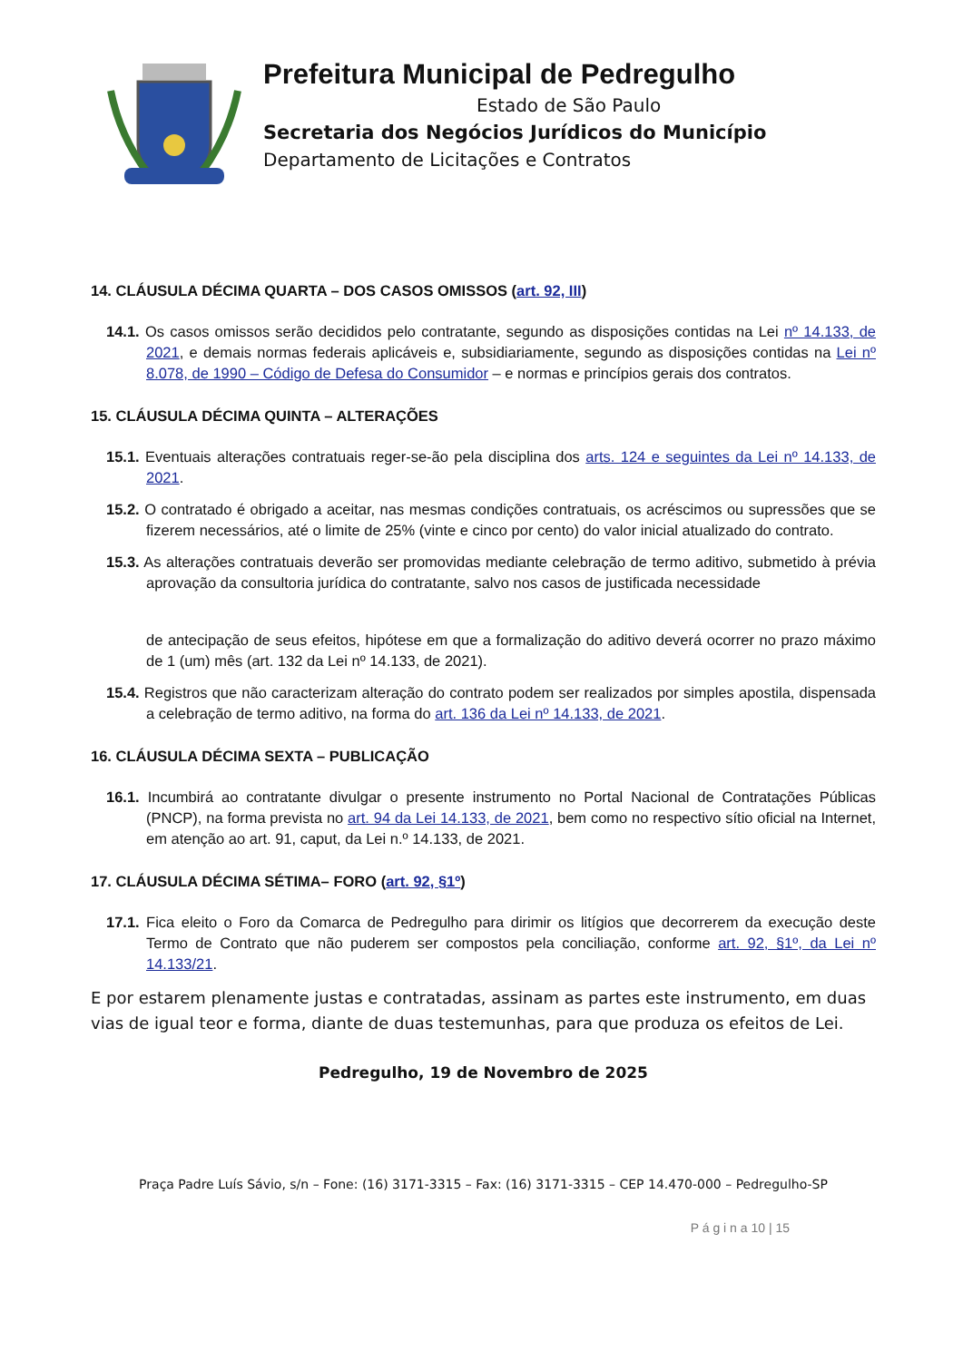Prefeitura Municipal de Pedregulho
Estado de São Paulo
Secretaria dos Negócios Jurídicos do Município
Departamento de Licitações e Contratos
14. CLÁUSULA DÉCIMA QUARTA – DOS CASOS OMISSOS (art. 92, III)
14.1. Os casos omissos serão decididos pelo contratante, segundo as disposições contidas na Lei nº 14.133, de 2021, e demais normas federais aplicáveis e, subsidiariamente, segundo as disposições contidas na Lei nº 8.078, de 1990 – Código de Defesa do Consumidor – e normas e princípios gerais dos contratos.
15. CLÁUSULA DÉCIMA QUINTA – ALTERAÇÕES
15.1. Eventuais alterações contratuais reger-se-ão pela disciplina dos arts. 124 e seguintes da Lei nº 14.133, de 2021.
15.2. O contratado é obrigado a aceitar, nas mesmas condições contratuais, os acréscimos ou supressões que se fizerem necessários, até o limite de 25% (vinte e cinco por cento) do valor inicial atualizado do contrato.
15.3. As alterações contratuais deverão ser promovidas mediante celebração de termo aditivo, submetido à prévia aprovação da consultoria jurídica do contratante, salvo nos casos de justificada necessidade
de antecipação de seus efeitos, hipótese em que a formalização do aditivo deverá ocorrer no prazo máximo de 1 (um) mês (art. 132 da Lei nº 14.133, de 2021).
15.4. Registros que não caracterizam alteração do contrato podem ser realizados por simples apostila, dispensada a celebração de termo aditivo, na forma do art. 136 da Lei nº 14.133, de 2021.
16. CLÁUSULA DÉCIMA SEXTA – PUBLICAÇÃO
16.1. Incumbirá ao contratante divulgar o presente instrumento no Portal Nacional de Contratações Públicas (PNCP), na forma prevista no art. 94 da Lei 14.133, de 2021, bem como no respectivo sítio oficial na Internet, em atenção ao art. 91, caput, da Lei n.º 14.133, de 2021.
17. CLÁUSULA DÉCIMA SÉTIMA– FORO (art. 92, §1º)
17.1. Fica eleito o Foro da Comarca de Pedregulho para dirimir os litígios que decorrerem da execução deste Termo de Contrato que não puderem ser compostos pela conciliação, conforme art. 92, §1º, da Lei nº 14.133/21.
E por estarem plenamente justas e contratadas, assinam as partes este instrumento, em duas vias de igual teor e forma, diante de duas testemunhas, para que produza os efeitos de Lei.
Pedregulho, 19 de Novembro de 2025
Praça Padre Luís Sávio, s/n – Fone: (16) 3171-3315 – Fax: (16) 3171-3315 – CEP 14.470-000 – Pedregulho-SP
P á g i n a 10 | 15